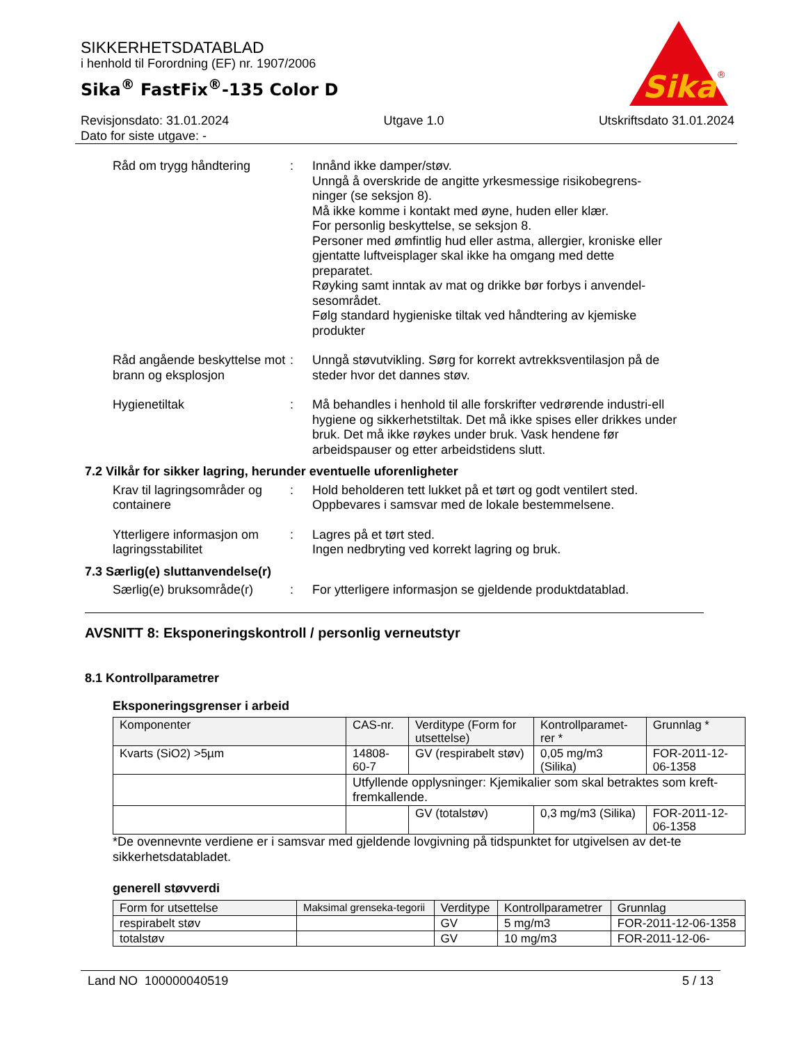SIKKERHETSDATABLAD
i henhold til Forordning (EF) nr. 1907/2006
Sika<sup>®</sup> FastFix<sup>®</sup>-135 Color D
Sika
®
Revisjonsdato: 31.01.2024
Dato for siste utgave: -
Utgave 1.0 Utskriftsdato 31.01.2024
Råd om trygg håndtering : Innånd ikke damper/støv.
Unngå å overskride de angitte yrkesmessige risikobegrens-ninger (se seksjon 8).
Må ikke komme i kontakt med øyne, huden eller klær.
For personlig beskyttelse, se seksjon 8.
Personer med ømfintlig hud eller astma, allergier, kroniske eller gjentatte luftveisplager skal ikke ha omgang med dette preparatet.
Røyking samt inntak av mat og drikke bør forbys i anvendel-sesområdet.
Følg standard hygieniske tiltak ved håndtering av kjemiske produkter
Råd angående beskyttelse mot brann og eksplosjon
: Unngå støvutvikling. Sørg for korrekt avtrekksventilasjon på de steder hvor det dannes støv.
Hygienetiltak : Må behandles i henhold til alle forskrifter vedrørende industri-ell hygiene og sikkerhetstiltak. Det må ikke spises eller drikkes under bruk. Det må ikke røykes under bruk. Vask hendene før arbeidspauser og etter arbeidstidens slutt.
7.2 Vilkår for sikker lagring, herunder eventuelle uforenligheter
Krav til lagringsområder og containere
: Hold beholderen tett lukket på et tørt og godt ventilert sted.
Oppbevares i samsvar med de lokale bestemmelsene.
Ytterligere informasjon om lagringsstabilitet
: Lagres på et tørt sted.
Ingen nedbryting ved korrekt lagring og bruk.
7.3 Særlig(e) sluttanvendelse(r)
Særlig(e) bruksområde(r)
: For ytterligere informasjon se gjeldende produktdatablad.
AVSNITT 8: Eksponeringskontroll / personlig verneutstyr
8.1 Kontrollparametrer
Eksponeringsgrenser i arbeid
| Komponenter | CAS-nr. | Verditype (Form for utsettelse) | Kontrollparamet-rer * | Grunnlag * |
| --- | --- | --- | --- | --- |
| Kvarts (SiO2) >5µm | 14808-60-7 | GV (respirabelt støv) | 0,05 mg/m3 (Silika) | FOR-2011-12-06-1358 |
| | Utfyllende opplysninger: Kjemikalier som skal betraktes som kreft-fremkallende. | | | |
| | | GV (totalstøv) | 0,3 mg/m3 (Silika) | FOR-2011-12-06-1358 |
*De ovennevnte verdiene er i samsvar med gjeldende lovgivning på tidspunktet for utgivelsen av det-te sikkerhetsdatabladet.
generell støvverdi
| Form for utsettelse | Maksimal grenseka-tegorii | Verditype | Kontrollparametrer | Grunnlag |
| --- | --- | --- | --- | --- |
| respirabelt støv | | GV | 5 mg/m3 | FOR-2011-12-06-1358 |
| totalstøv | | GV | 10 mg/m3 | FOR-2011-12-06- |
Land NO 100000040519 5 / 13